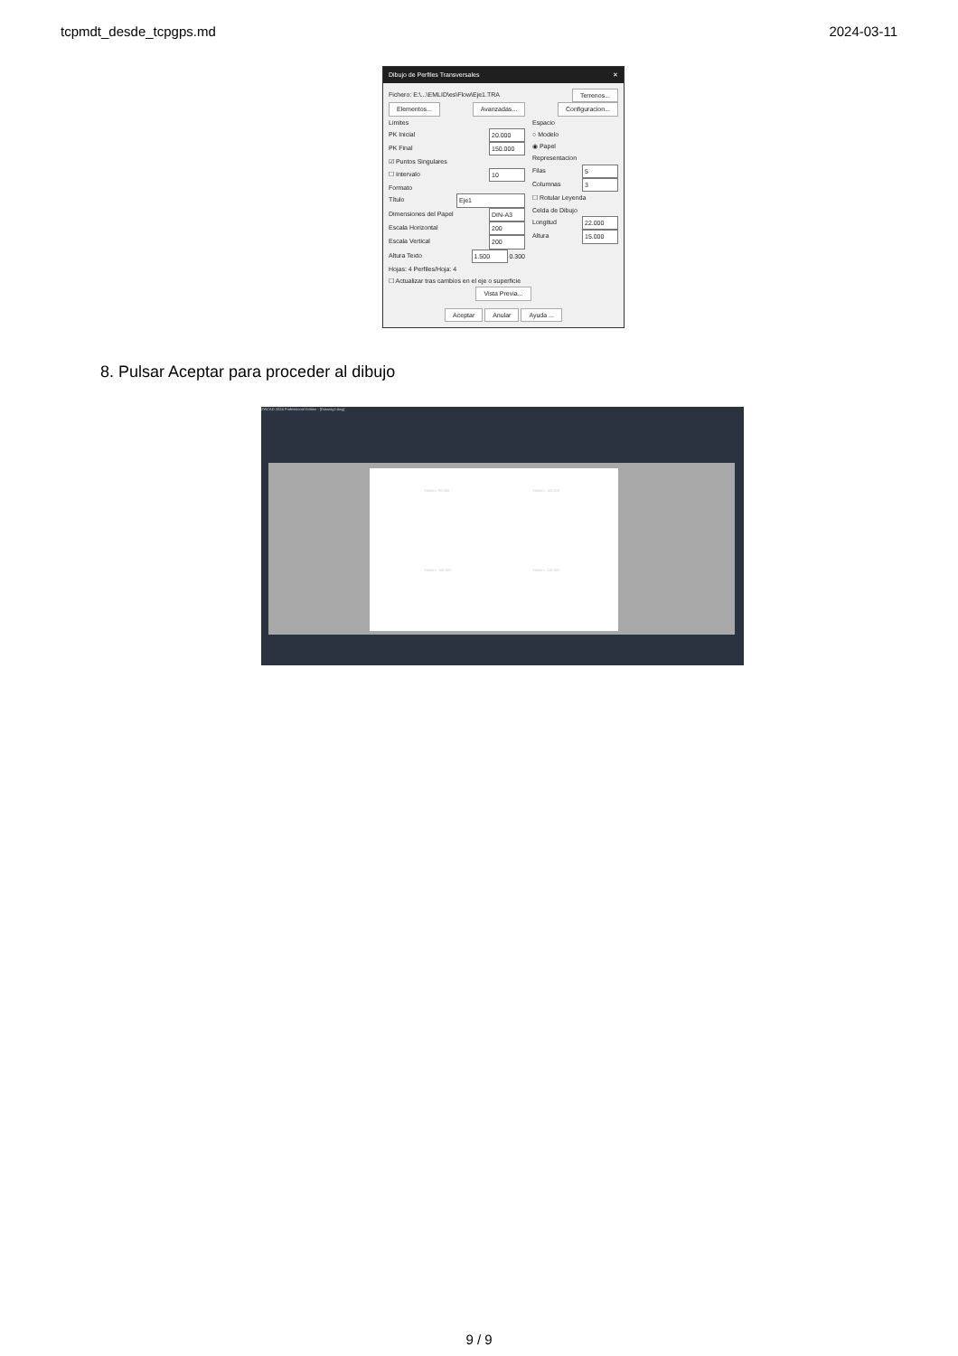tcpmdt_desde_tcpgps.md 2024-03-11
Dibujo de Perfiles Transversales ✕
Fichero: E:\...\EMLID\es\Flow\Eje1.TRA Terrenos...
Elementos... Avanzadas... Configuracion...
Limites
PK Inicial 20.000
PK Final 150.000
☑ Puntos Singulares
☐ Intervalo 10
Formato
Título Eje1
Dimensiones del Papel DIN-A3
Escala Horizontal 200
Escala Vertical 200
Altura Texto 1.500 0.300
Hojas: 4 Perfiles/Hoja: 4
Espacio
○ Modelo
◉ Papel
Representacion
Filas 5
Columnas 3
☐ Rotular Leyenda
Celda de Dibujo
Longitud 22.000
Altura 15.000
☐ Actualizar tras cambios en el eje o superficie
Vista Previa...
Aceptar Anular Ayuda ...
8. Pulsar Aceptar para proceder al dibujo
ZWCAD 2024 Professional Edition - [Drawing2.dwg]
Station= 90.000 Station= 110.000
Station= 100.000 Station= 120.000
9 / 9